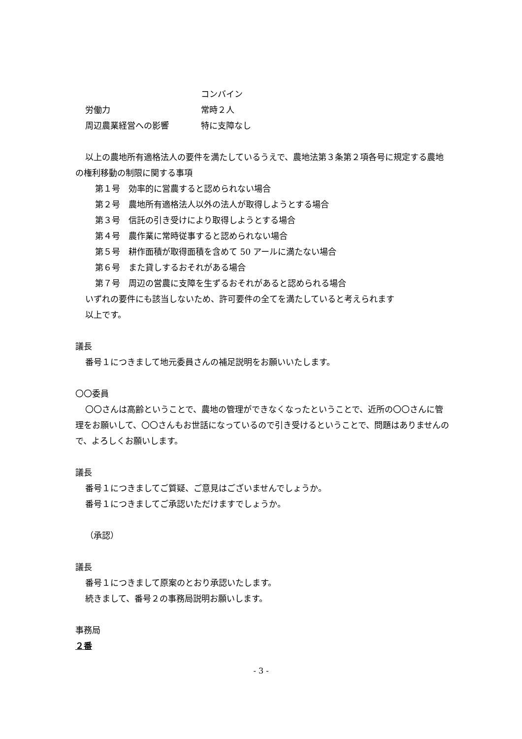コンバイン
労働力 常時２人
周辺農業経営への影響 特に支障なし
以上の農地所有適格法人の要件を満たしているうえで、農地法第３条第２項各号に規定する農地の権利移動の制限に関する事項
第１号　効率的に営農すると認められない場合
第２号　農地所有適格法人以外の法人が取得しようとする場合
第３号　信託の引き受けにより取得しようとする場合
第４号　農作業に常時従事すると認められない場合
第５号　耕作面積が取得面積を含めて 50 アールに満たない場合
第６号　また貸しするおそれがある場合
第７号　周辺の営農に支障を生ずるおそれがあると認められる場合
いずれの要件にも該当しないため、許可要件の全てを満たしていると考えられます
以上です。
議長
番号１につきまして地元委員さんの補足説明をお願いいたします。
〇〇委員
〇〇さんは高齢ということで、農地の管理ができなくなったということで、近所の〇〇さんに管理をお願いして、〇〇さんもお世話になっているので引き受けるということで、問題はありませんので、よろしくお願いします。
議長
番号１につきましてご質疑、ご意見はございませんでしょうか。
番号１につきましてご承認いただけますでしょうか。
（承認）
議長
番号１につきまして原案のとおり承認いたします。
続きまして、番号２の事務局説明お願いします。
事務局
２番
- 3 -